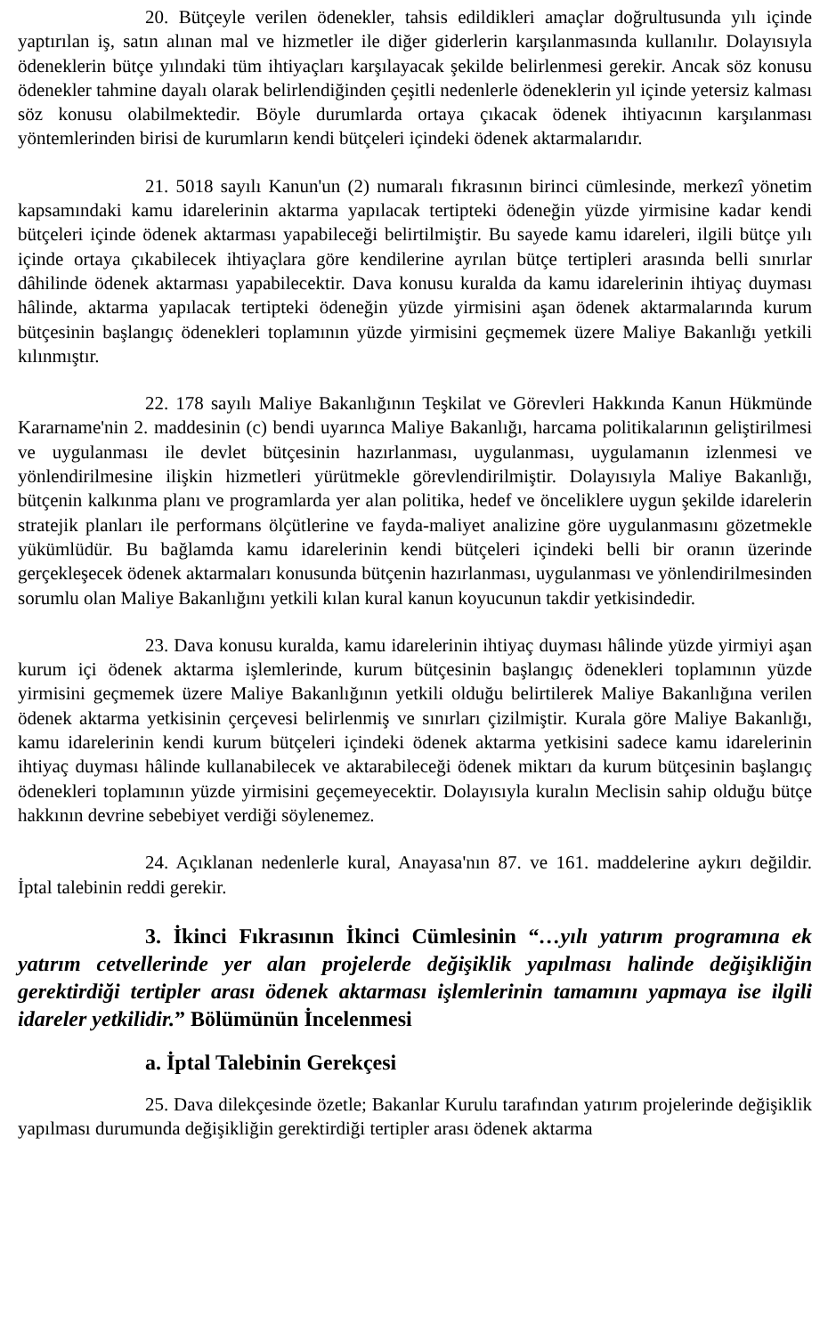20. Bütçeyle verilen ödenekler, tahsis edildikleri amaçlar doğrultusunda yılı içinde yaptırılan iş, satın alınan mal ve hizmetler ile diğer giderlerin karşılanmasında kullanılır. Dolayısıyla ödeneklerin bütçe yılındaki tüm ihtiyaçları karşılayacak şekilde belirlenmesi gerekir. Ancak söz konusu ödenekler tahmine dayalı olarak belirlendiğinden çeşitli nedenlerle ödeneklerin yıl içinde yetersiz kalması söz konusu olabilmektedir. Böyle durumlarda ortaya çıkacak ödenek ihtiyacının karşılanması yöntemlerinden birisi de kurumların kendi bütçeleri içindeki ödenek aktarmalarıdır.
21. 5018 sayılı Kanun'un (2) numaralı fıkrasının birinci cümlesinde, merkezî yönetim kapsamındaki kamu idarelerinin aktarma yapılacak tertipteki ödeneğin yüzde yirmisine kadar kendi bütçeleri içinde ödenek aktarması yapabileceği belirtilmiştir. Bu sayede kamu idareleri, ilgili bütçe yılı içinde ortaya çıkabilecek ihtiyaçlara göre kendilerine ayrılan bütçe tertipleri arasında belli sınırlar dâhilinde ödenek aktarması yapabilecektir. Dava konusu kuralda da kamu idarelerinin ihtiyaç duyması hâlinde, aktarma yapılacak tertipteki ödeneğin yüzde yirmisini aşan ödenek aktarmalarında kurum bütçesinin başlangıç ödenekleri toplamının yüzde yirmisini geçmemek üzere Maliye Bakanlığı yetkili kılınmıştır.
22. 178 sayılı Maliye Bakanlığının Teşkilat ve Görevleri Hakkında Kanun Hükmünde Kararname'nin 2. maddesinin (c) bendi uyarınca Maliye Bakanlığı, harcama politikalarının geliştirilmesi ve uygulanması ile devlet bütçesinin hazırlanması, uygulanması, uygulamanın izlenmesi ve yönlendirilmesine ilişkin hizmetleri yürütmekle görevlendirilmiştir. Dolayısıyla Maliye Bakanlığı, bütçenin kalkınma planı ve programlarda yer alan politika, hedef ve önceliklere uygun şekilde idarelerin stratejik planları ile performans ölçütlerine ve fayda-maliyet analizine göre uygulanmasını gözetmekle yükümlüdür. Bu bağlamda kamu idarelerinin kendi bütçeleri içindeki belli bir oranın üzerinde gerçekleşecek ödenek aktarmaları konusunda bütçenin hazırlanması, uygulanması ve yönlendirilmesinden sorumlu olan Maliye Bakanlığını yetkili kılan kural kanun koyucunun takdir yetkisindedir.
23. Dava konusu kuralda, kamu idarelerinin ihtiyaç duyması hâlinde yüzde yirmiyi aşan kurum içi ödenek aktarma işlemlerinde, kurum bütçesinin başlangıç ödenekleri toplamının yüzde yirmisini geçmemek üzere Maliye Bakanlığının yetkili olduğu belirtilerek Maliye Bakanlığına verilen ödenek aktarma yetkisinin çerçevesi belirlenmiş ve sınırları çizilmiştir. Kurala göre Maliye Bakanlığı, kamu idarelerinin kendi kurum bütçeleri içindeki ödenek aktarma yetkisini sadece kamu idarelerinin ihtiyaç duyması hâlinde kullanabilecek ve aktarabileceği ödenek miktarı da kurum bütçesinin başlangıç ödenekleri toplamının yüzde yirmisini geçemeyecektir. Dolayısıyla kuralın Meclisin sahip olduğu bütçe hakkının devrine sebebiyet verdiği söylenemez.
24. Açıklanan nedenlerle kural, Anayasa'nın 87. ve 161. maddelerine aykırı değildir. İptal talebinin reddi gerekir.
3. İkinci Fıkrasının İkinci Cümlesinin “…yılı yatırım programına ek yatırım cetvellerinde yer alan projelerde değişiklik yapılması halinde değişikliğin gerektirdiği tertipler arası ödenek aktarması işlemlerinin tamamını yapmaya ise ilgili idareler yetkilidir.” Bölümünün İncelenmesi
a. İptal Talebinin Gerekçesi
25. Dava dilekçesinde özetle; Bakanlar Kurulu tarafından yatırım projelerinde değişiklik yapılması durumunda değişikliğin gerektirdiği tertipler arası ödenek aktarma